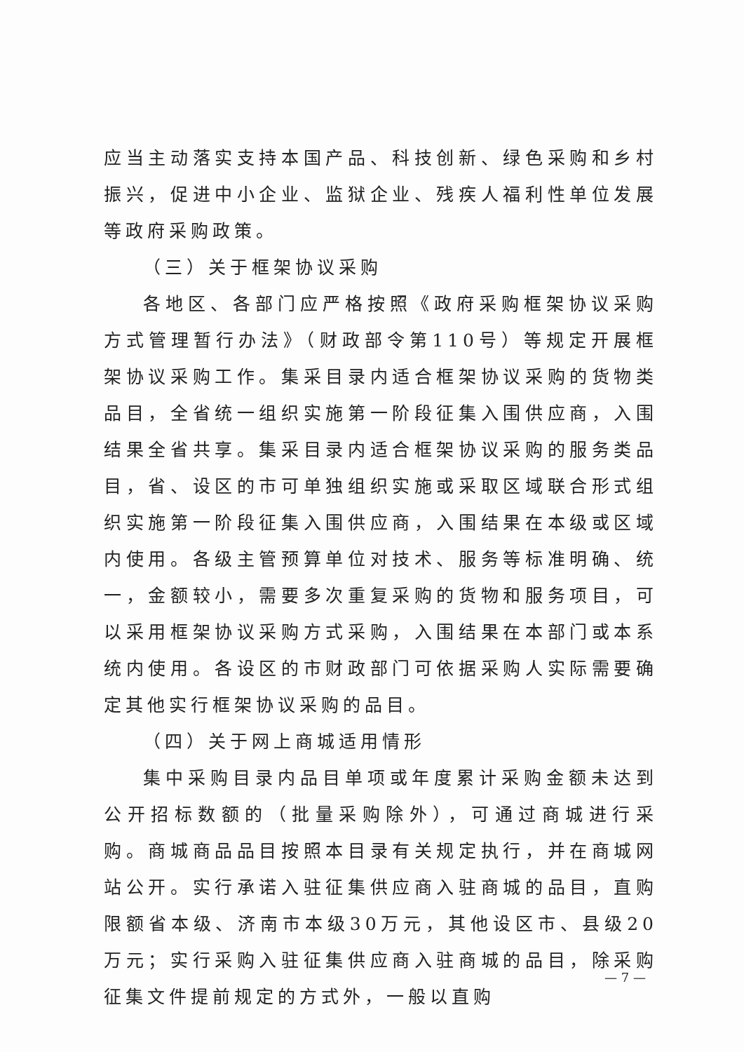应当主动落实支持本国产品、科技创新、绿色采购和乡村振兴，促进中小企业、监狱企业、残疾人福利性单位发展等政府采购政策。
（三）关于框架协议采购
各地区、各部门应严格按照《政府采购框架协议采购方式管理暂行办法》（财政部令第110号）等规定开展框架协议采购工作。集采目录内适合框架协议采购的货物类品目，全省统一组织实施第一阶段征集入围供应商，入围结果全省共享。集采目录内适合框架协议采购的服务类品目，省、设区的市可单独组织实施或采取区域联合形式组织实施第一阶段征集入围供应商，入围结果在本级或区域内使用。各级主管预算单位对技术、服务等标准明确、统一，金额较小，需要多次重复采购的货物和服务项目，可以采用框架协议采购方式采购，入围结果在本部门或本系统内使用。各设区的市财政部门可依据采购人实际需要确定其他实行框架协议采购的品目。
（四）关于网上商城适用情形
集中采购目录内品目单项或年度累计采购金额未达到公开招标数额的（批量采购除外），可通过商城进行采购。商城商品品目按照本目录有关规定执行，并在商城网站公开。实行承诺入驻征集供应商入驻商城的品目，直购限额省本级、济南市本级30万元，其他设区市、县级20万元；实行采购入驻征集供应商入驻商城的品目，除采购征集文件提前规定的方式外，一般以直购
— 7 —